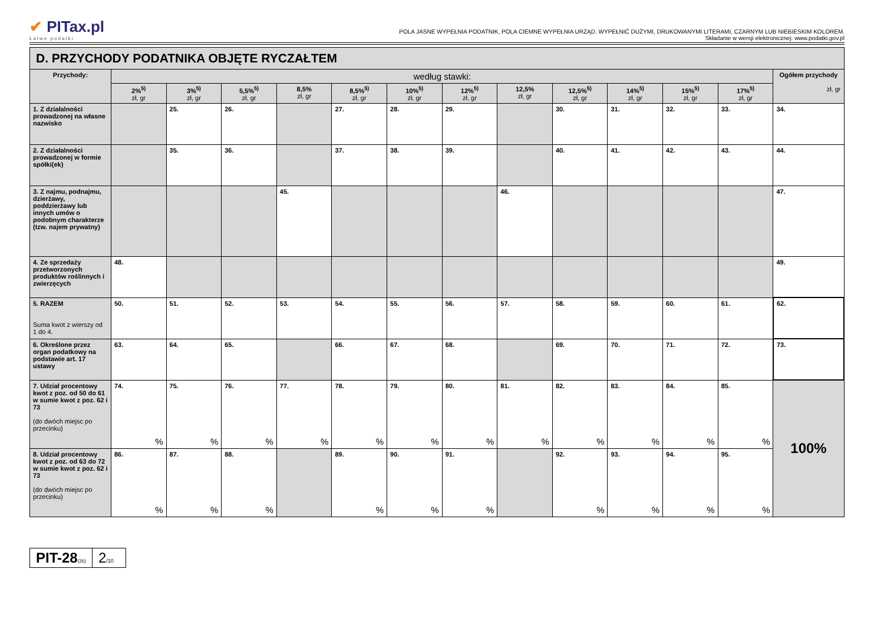✔ PITax.pl
Łatwe podatki
POLA JASNE WYPEŁNIA PODATNIK, POLA CIEMNE WYPEŁNIA URZĄD. WYPEŁNIĆ DUŻYMI, DRUKOWANYMI LITERAMI, CZARNYM LUB NIEBIESKIM KOLOREM.
Składanie w wersji elektronicznej: www.podatki.gov.pl
| D. PRZYCHODY PODATNIKA OBJĘTE RYCZAŁTEM | | | | | | | | | | | | | |
| Przychody: | według stawki: | | | | | | | | | | | | Ogółem przychody zł, gr |
| | 2%<sup>5)</sup> zł, gr | 3%<sup>5)</sup> zł, gr | 5,5%<sup>5)</sup> zł, gr | 8,5% zł, gr | 8,5%<sup>5)</sup> zł, gr | 10%<sup>5)</sup> zł, gr | 12%<sup>5)</sup> zł, gr | 12,5% zł, gr | 12,5%<sup>5)</sup> zł, gr | 14%<sup>5)</sup> zł, gr | 15%<sup>5)</sup> zł, gr | 17%<sup>5)</sup> zł, gr | |
| 1. Z działalności prowadzonej na własne nazwisko | | 25. | 26. | | 27. | 28. | 29. | | 30. | 31. | 32. | 33. | 34. |
| 2. Z działalności prowadzonej w formie spółki(ek) | | 35. | 36. | | 37. | 38. | 39. | | 40. | 41. | 42. | 43. | 44. |
| 3. Z najmu, podnajmu, dzierżawy, poddzierżawy lub innych umów o podobnym charakterze (tzw. najem prywatny) | | | | 45. | | | | 46. | | | | | 47. |
| 4. Ze sprzedaży przetworzonych produktów roślinnych i zwierzęcych | 48. | | | | | | | | | | | | 49. |
| 5. RAZEM Suma kwot z wierszy od 1 do 4. | 50. | 51. | 52. | 53. | 54. | 55. | 56. | 57. | 58. | 59. | 60. | 61. | 62. |
| 6. Określone przez organ podatkowy na podstawie art. 17 ustawy | 63. | 64. | 65. | | 66. | 67. | 68. | | 69. | 70. | 71. | 72. | 73. |
| 7. Udział procentowy kwot z poz. od 50 do 61 w sumie kwot z poz. 62 i 73 (do dwóch miejsc po przecinku) | 74. % | 75. % | 76. % | 77. % | 78. % | 79. % | 80. % | 81. % | 82. % | 83. % | 84. % | 85. % | 100% |
| 8. Udział procentowy kwot z poz. od 63 do 72 w sumie kwot z poz. 62 i 73 (do dwóch miejsc po przecinku) | 86. % | 87. % | 88. % | | 89. % | 90. % | 91. % | | 92. % | 93. % | 94. % | 95. % | |
PIT-28(26)
2/10